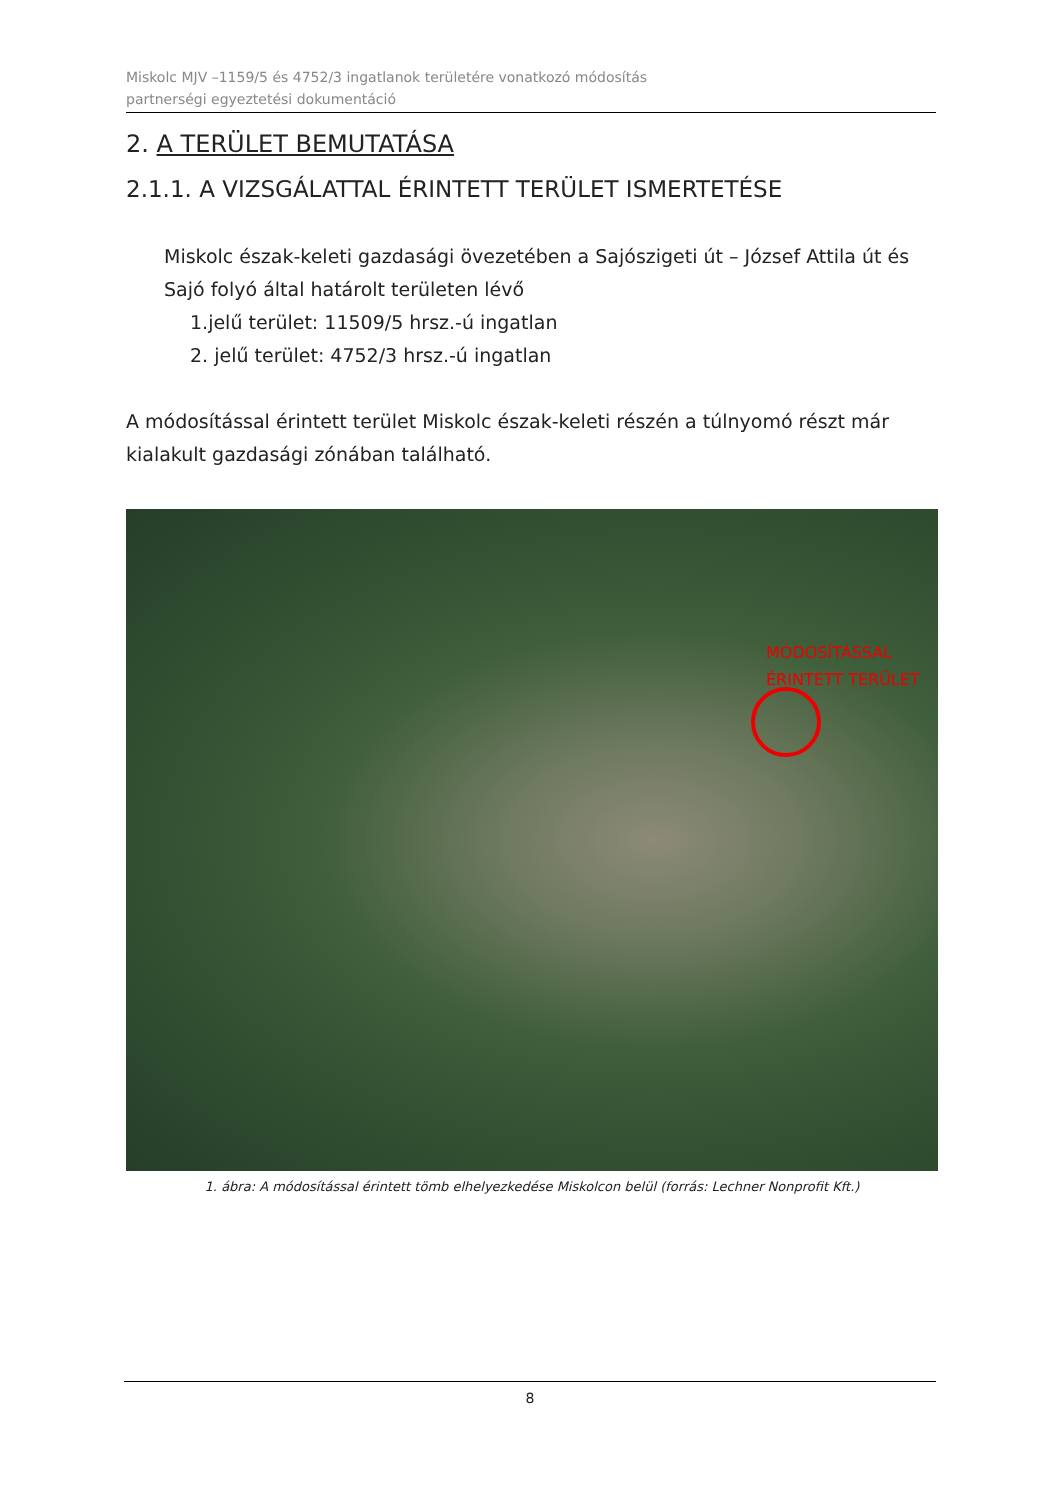Miskolc MJV –1159/5 és 4752/3 ingatlanok területére vonatkozó módosítás
partnerségi egyeztetési dokumentáció
2. A TERÜLET BEMUTATÁSA
2.1.1. A VIZSGÁLATTAL ÉRINTETT TERÜLET ISMERTETÉSE
Miskolc észak-keleti gazdasági övezetében a Sajószigeti út – József Attila út és Sajó folyó által határolt területen lévő
1.jelű terület: 11509/5 hrsz.-ú ingatlan
2. jelű terület: 4752/3 hrsz.-ú ingatlan
A módosítással érintett terület Miskolc észak-keleti részén a túlnyomó részt már kialakult gazdasági zónában található.
MÓDOSÍTÁSSAL
ÉRINTETT TERÜLET
1. ábra: A módosítással érintett tömb elhelyezkedése Miskolcon belül (forrás: Lechner Nonprofit Kft.)
8